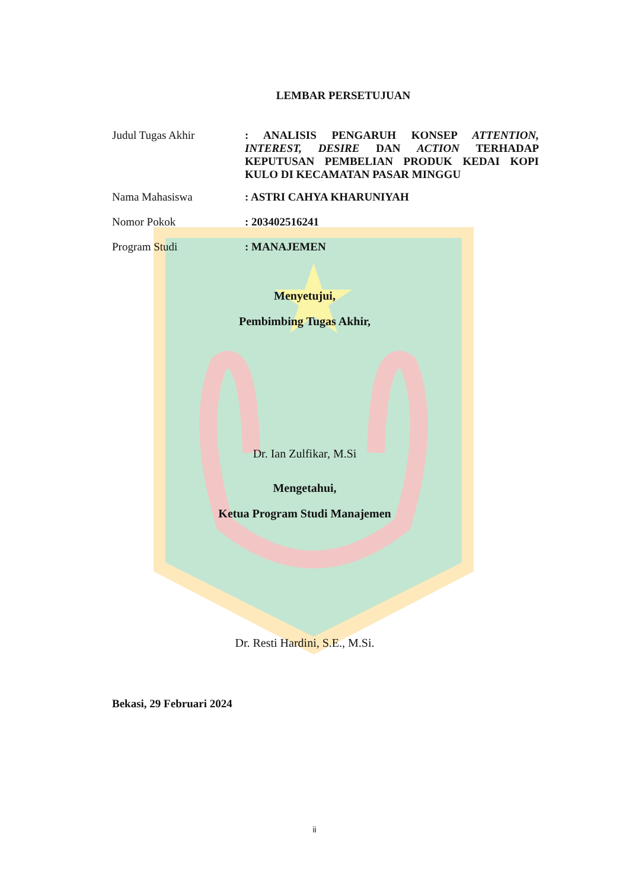LEMBAR PERSETUJUAN
Judul Tugas Akhir : ANALISIS PENGARUH KONSEP ATTENTION, INTEREST, DESIRE DAN ACTION TERHADAP KEPUTUSAN PEMBELIAN PRODUK KEDAI KOPI KULO DI KECAMATAN PASAR MINGGU
Nama Mahasiswa : ASTRI CAHYA KHARUNIYAH
Nomor Pokok : 203402516241
Program Studi : MANAJEMEN
Menyetujui,
Pembimbing Tugas Akhir,
Dr. Ian Zulfikar, M.Si
Mengetahui,
Ketua Program Studi Manajemen
Dr. Resti Hardini, S.E., M.Si.
Bekasi, 29 Februari 2024
ii